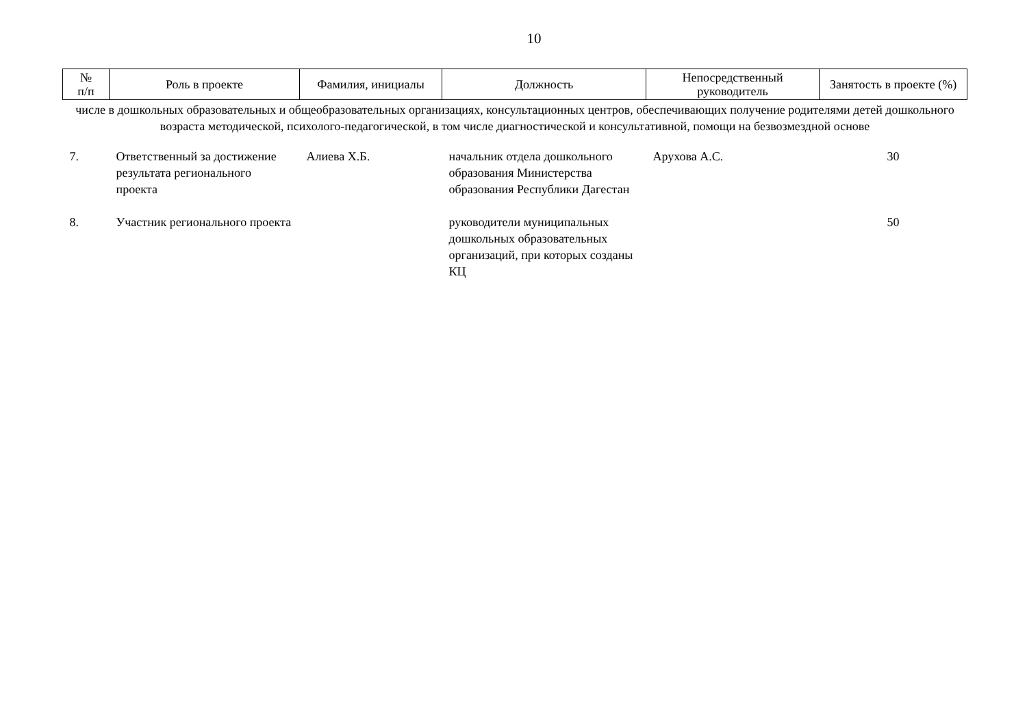10
| № п/п | Роль в проекте | Фамилия, инициалы | Должность | Непосредственный руководитель | Занятость в проекте (%) |
| --- | --- | --- | --- | --- | --- |
| числе в дошкольных образовательных и общеобразовательных организациях, консультационных центров, обеспечивающих получение родителями детей дошкольного возраста методической, психолого-педагогической, в том числе диагностической и консультативной, помощи на безвозмездной основе | | | | | |
| 7. | Ответственный за достижение результата регионального проекта | Алиева Х.Б. | начальник отдела дошкольного образования Министерства образования Республики Дагестан | Арухова А.С. | 30 |
| 8. | Участник регионального проекта | | руководители муниципальных дошкольных образовательных организаций, при которых созданы КЦ | | 50 |